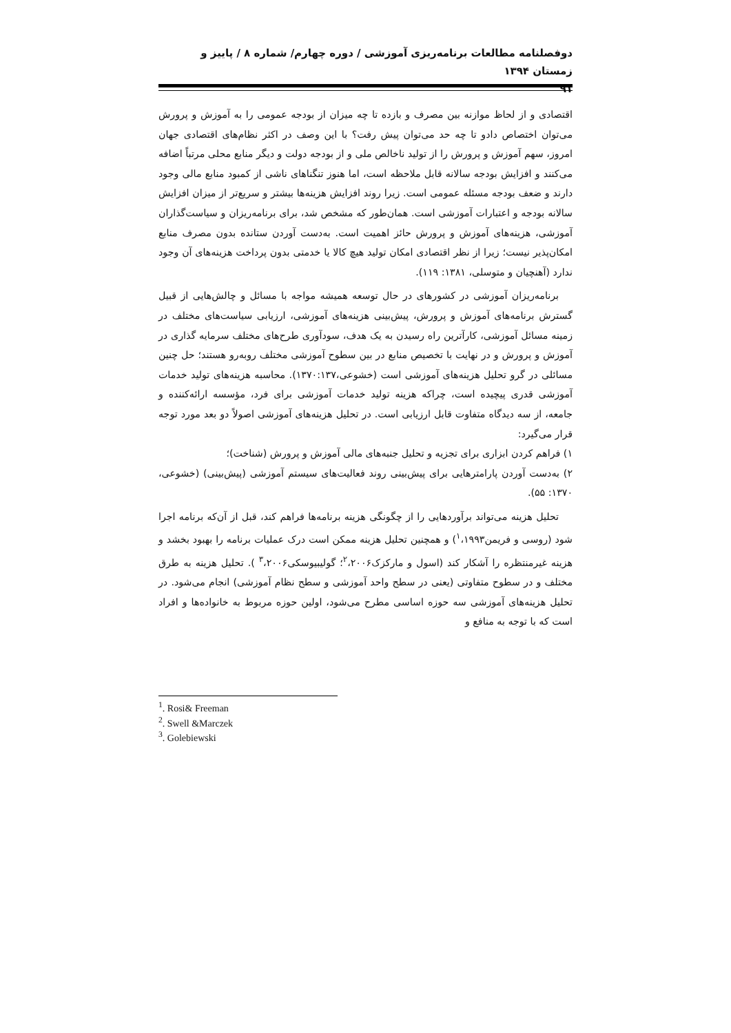دوفصلنامه مطالعات برنامه‌ریزی آموزشی / دوره چهارم/ شماره ۸ / پاییز و زمستان ۱۳۹۴
۹۱
اقتصادی و از لحاظ موازنه بین مصرف و بازده تا چه میزان از بودجه عمومی را به آموزش و پرورش می‌توان اختصاص دادو تا چه حد می‌توان پیش رفت؟ با این وصف در اکثر نظام‌های اقتصادی جهان امروز، سهم آموزش و پرورش را از تولید ناخالص ملی و از بودجه دولت و دیگر منابع محلی مرتباً اضافه می‌کنند و افزایش بودجه سالانه قابل ملاحظه است، اما هنوز تنگناهای ناشی از کمبود منابع مالی وجود دارند و ضعف بودجه مسئله عمومی است. زیرا روند افزایش هزینه‌ها بیشتر و سریع‌تر از میزان افزایش سالانه بودجه و اعتبارات آموزشی است. همان‌طور که مشخص شد، برای برنامه‌ریزان و سیاست‌گذاران آموزشی، هزینه‌های آموزش و پرورش حائز اهمیت است. به‌دست آوردن ستانده بدون مصرف منابع امکان‌پذیر نیست؛ زیرا از نظر اقتصادی امکان تولید هیچ کالا یا خدمتی بدون پرداخت هزینه‌های آن وجود ندارد (آهنچیان و متوسلی، ۱۳۸۱: ۱۱۹).
برنامه‌ریزان آموزشی در کشورهای در حال توسعه همیشه مواجه با مسائل و چالش‌هایی از قبیل گسترش برنامه‌های آموزش و پرورش، پیش‌بینی هزینه‌های آموزشی، ارزیابی سیاست‌های مختلف در زمینه مسائل آموزشی، کارآترین راه رسیدن به یک هدف، سودآوری طرح‌های مختلف سرمایه گذاری در آموزش و پرورش و در نهایت با تخصیص منابع در بین سطوح آموزشی مختلف روبه‌رو هستند؛ حل چنین مسائلی در گرو تحلیل هزینه‌های آموزشی است (خشوعی،۱۳۷۰:۱۳۷). محاسبه هزینه‌های تولید خدمات آموزشی قدری پیچیده است، چراکه هزینه تولید خدمات آموزشی برای فرد، مؤسسه ارائه‌کننده و جامعه، از سه دیدگاه متفاوت قابل ارزیابی است. در تحلیل هزینه‌های آموزشی اصولاً دو بعد مورد توجه قرار می‌گیرد:
۱) فراهم کردن ابزاری برای تجزیه و تحلیل جنبه‌های مالی آموزش و پرورش (شناخت)؛
۲) به‌دست آوردن پارامترهایی برای پیش‌بینی روند فعالیت‌های سیستم آموزشی (پیش‌بینی) (خشوعی، ۱۳۷۰: ۵۵).
تحلیل هزینه می‌تواند برآوردهایی را از چگونگی هزینه برنامه‌ها فراهم کند، قبل از آن‌که برنامه اجرا شود (روسی و فریمن<sup>۱</sup>،۱۹۹۳) و همچنین تحلیل هزینه ممکن است درک عملیات برنامه را بهبود بخشد و هزینه غیرمنتظره را آشکار کند (اسول و مارکزک<sup>۲</sup>،۲۰۰۶؛ گولیبیوسکی<sup>۳</sup>،۲۰۰۶ ). تحلیل هزینه به طرق مختلف و در سطوح متفاوتی (یعنی در سطح واحد آموزشی و سطح نظام آموزشی) انجام می‌شود. در تحلیل هزینه‌های آموزشی سه حوزه اساسی مطرح می‌شود، اولین حوزه مربوط به خانواده‌ها و افراد است که با توجه به منافع و
<sup>1</sup>. Rosi& Freeman
<sup>2</sup>. Swell &Marczek
<sup>3</sup>. Golebiewski